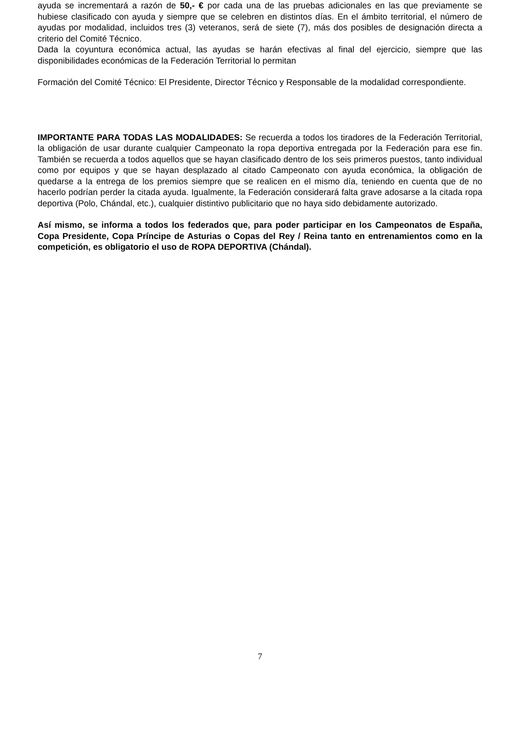ayuda se incrementará a razón de 50,- € por cada una de las pruebas adicionales en las que previamente se hubiese clasificado con ayuda y siempre que se celebren en distintos días. En el ámbito territorial, el número de ayudas por modalidad, incluidos tres (3) veteranos, será de siete (7), más dos posibles de designación directa a criterio del Comité Técnico.
Dada la coyuntura económica actual, las ayudas se harán efectivas al final del ejercicio, siempre que las disponibilidades económicas de la Federación Territorial lo permitan
Formación del Comité Técnico: El Presidente, Director Técnico y Responsable de la modalidad correspondiente.
IMPORTANTE PARA TODAS LAS MODALIDADES: Se recuerda a todos los tiradores de la Federación Territorial, la obligación de usar durante cualquier Campeonato la ropa deportiva entregada por la Federación para ese fin. También se recuerda a todos aquellos que se hayan clasificado dentro de los seis primeros puestos, tanto individual como por equipos y que se hayan desplazado al citado Campeonato con ayuda económica, la obligación de quedarse a la entrega de los premios siempre que se realicen en el mismo día, teniendo en cuenta que de no hacerlo podrían perder la citada ayuda. Igualmente, la Federación considerará falta grave adosarse a la citada ropa deportiva (Polo, Chándal, etc.), cualquier distintivo publicitario que no haya sido debidamente autorizado.
Así mismo, se informa a todos los federados que, para poder participar en los Campeonatos de España, Copa Presidente, Copa Príncipe de Asturias o Copas del Rey / Reina tanto en entrenamientos como en la competición, es obligatorio el uso de ROPA DEPORTIVA (Chándal).
7